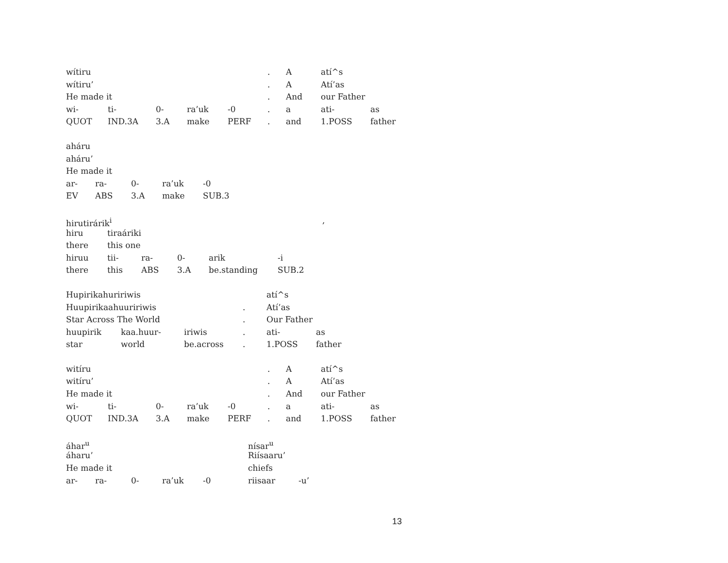wítiru. A atí^s
wítiru’. A Atí’as
He made it. And our Father
wi- ti- 0- ra’uk -0. a ati- as
QUOT IND.3A 3.A make PERF. and 1.POSS father
aháru
aháru’
He made it
ar- ra- 0- ra’uk -0
EV ABS 3.A make SUB.3
hirutirárik<sup>i</sup>,
hiru tiraáriki
there this one
hiruu tii- ra- 0- arik -i
there this ABS 3.A be.standing SUB.2
Hupirikahuririwis atí^s
Huupirikaahuuririwis. Atí’as
Star Across The World. Our Father
huupirik kaa.huur- iriwis. ati- as
star world be.across. 1.POSS father
witíru. A atí^s
witíru’. A Atí’as
He made it. And our Father
wi- ti- 0- ra’uk -0. a ati- as
QUOT IND.3A 3.A make PERF. and 1.POSS father
áhar<sup>u</sup> nísar<sup>u</sup>
áharu’ Riísaaru’
He made it chiefs
ar- ra- 0- ra’uk -0 riisaar -u’
13